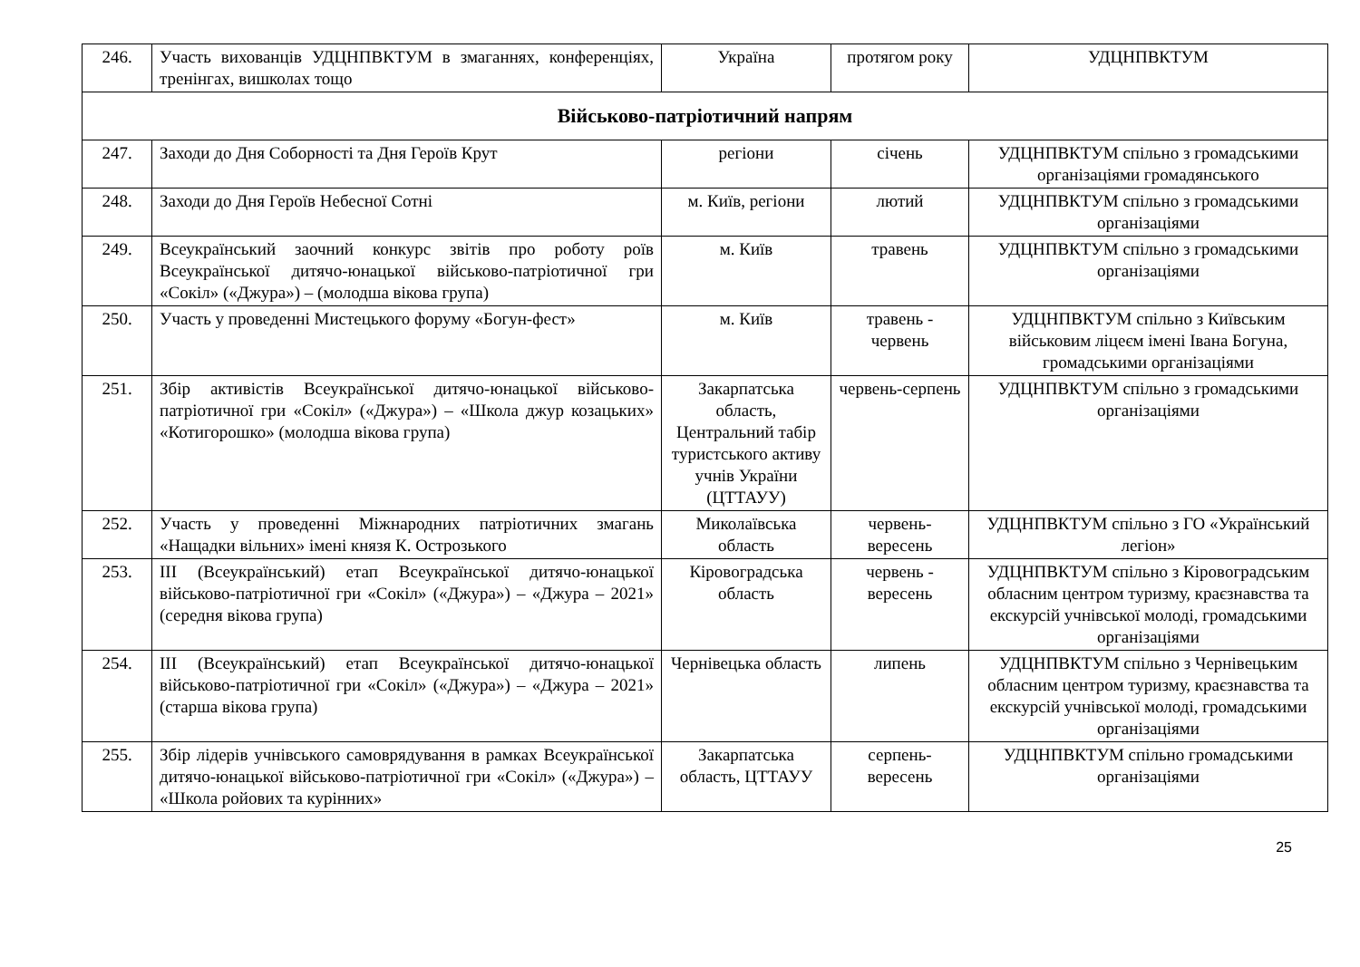| 246. | Участь вихованців УДЦНПВКТУМ в змаганнях, конференціях, тренінгах, вишколах тощо | Україна | протягом року | УДЦНПВКТУМ |
| Військово-патріотичний напрям | | | | |
| 247. | Заходи до Дня Соборності та Дня Героїв Крут | регіони | січень | УДЦНПВКТУМ спільно з громадськими організаціями громадянського |
| 248. | Заходи до Дня Героїв Небесної Сотні | м. Київ, регіони | лютий | УДЦНПВКТУМ спільно з громадськими організаціями |
| 249. | Всеукраїнський заочний конкурс звітів про роботу роїв Всеукраїнської дитячо-юнацької військово-патріотичної гри «Сокіл» («Джура») – (молодша вікова група) | м. Київ | травень | УДЦНПВКТУМ спільно з громадськими організаціями |
| 250. | Участь у проведенні Мистецького форуму «Богун-фест» | м. Київ | травень - червень | УДЦНПВКТУМ спільно з Київським військовим ліцеєм імені Івана Богуна, громадськими організаціями |
| 251. | Збір активістів Всеукраїнської дитячо-юнацької військово-патріотичної гри «Сокіл» («Джура») – «Школа джур козацьких» «Котигорошко» (молодша вікова група) | Закарпатська область, Центральний табір туристського активу учнів України (ЦТТАУУ) | червень-серпень | УДЦНПВКТУМ спільно з громадськими організаціями |
| 252. | Участь у проведенні Міжнародних патріотичних змагань «Нащадки вільних» імені князя К. Острозького | Миколаївська область | червень-вересень | УДЦНПВКТУМ спільно з ГО «Український легіон» |
| 253. | ІІІ (Всеукраїнський) етап Всеукраїнської дитячо-юнацької військово-патріотичної гри «Сокіл» («Джура») – «Джура – 2021» (середня вікова група) | Кіровоградська область | червень - вересень | УДЦНПВКТУМ спільно з Кіровоградським обласним центром туризму, краєзнавства та екскурсій учнівської молоді, громадськими організаціями |
| 254. | ІІІ (Всеукраїнський) етап Всеукраїнської дитячо-юнацької військово-патріотичної гри «Сокіл» («Джура») – «Джура – 2021» (старша вікова група) | Чернівецька область | липень | УДЦНПВКТУМ спільно з Чернівецьким обласним центром туризму, краєзнавства та екскурсій учнівської молоді, громадськими організаціями |
| 255. | Збір лідерів учнівського самоврядування в рамках Всеукраїнської дитячо-юнацької військово-патріотичної гри «Сокіл» («Джура») – «Школа ройових та курінних» | Закарпатська область, ЦТТАУУ | серпень-вересень | УДЦНПВКТУМ спільно громадськими організаціями |
25